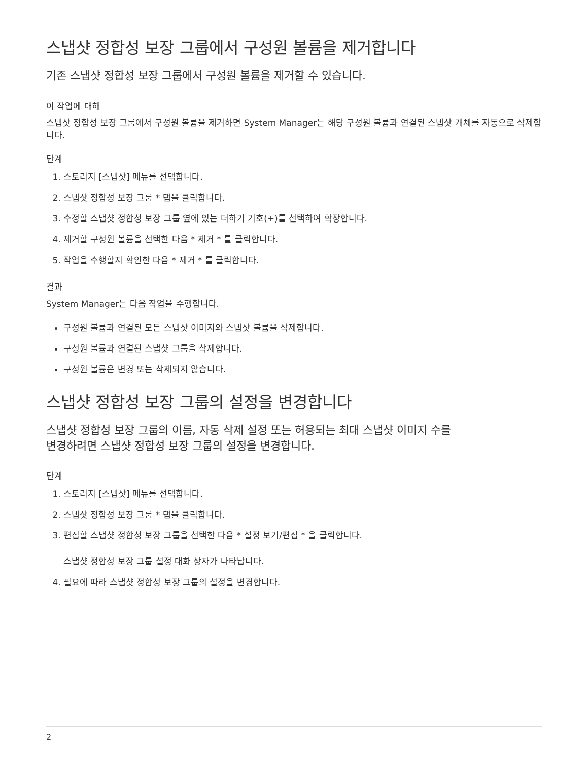스냅샷 정합성 보장 그룹에서 구성원 볼륨을 제거합니다
기존 스냅샷 정합성 보장 그룹에서 구성원 볼륨을 제거할 수 있습니다.
이 작업에 대해
스냅샷 정합성 보장 그룹에서 구성원 볼륨을 제거하면 System Manager는 해당 구성원 볼륨과 연결된 스냅샷 개체를 자동으로 삭제합니다.
단계
1. 스토리지 [스냅샷] 메뉴를 선택합니다.
2. 스냅샷 정합성 보장 그룹 * 탭을 클릭합니다.
3. 수정할 스냅샷 정합성 보장 그룹 옆에 있는 더하기 기호(+)를 선택하여 확장합니다.
4. 제거할 구성원 볼륨을 선택한 다음 * 제거 * 를 클릭합니다.
5. 작업을 수행할지 확인한 다음 * 제거 * 를 클릭합니다.
결과
System Manager는 다음 작업을 수행합니다.
구성원 볼륨과 연결된 모든 스냅샷 이미지와 스냅샷 볼륨을 삭제합니다.
구성원 볼륨과 연결된 스냅샷 그룹을 삭제합니다.
구성원 볼륨은 변경 또는 삭제되지 않습니다.
스냅샷 정합성 보장 그룹의 설정을 변경합니다
스냅샷 정합성 보장 그룹의 이름, 자동 삭제 설정 또는 허용되는 최대 스냅샷 이미지 수를
변경하려면 스냅샷 정합성 보장 그룹의 설정을 변경합니다.
단계
1. 스토리지 [스냅샷] 메뉴를 선택합니다.
2. 스냅샷 정합성 보장 그룹 * 탭을 클릭합니다.
3. 편집할 스냅샷 정합성 보장 그룹을 선택한 다음 * 설정 보기/편집 * 을 클릭합니다.
스냅샷 정합성 보장 그룹 설정 대화 상자가 나타납니다.
4. 필요에 따라 스냅샷 정합성 보장 그룹의 설정을 변경합니다.
2